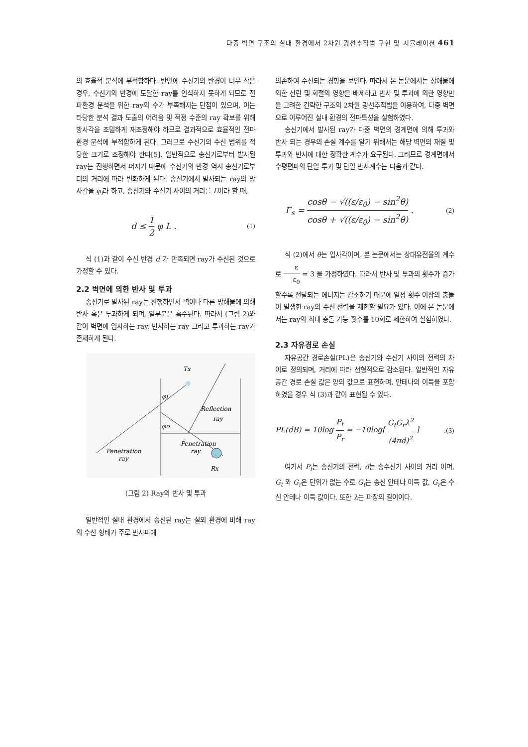다중 벽면 구조의 실내 환경에서 2차원 광선추적법 구현 및 시뮬레이션 461
의 효율적 분석에 부적합하다. 반면에 수신기의 반경이 너무 작은 경우, 수신기의 반경에 도달한 ray를 인식하지 못하게 되므로 전파환경 분석을 위한 ray의 수가 부족해지는 단점이 있으며, 이는 타당한 분석 결과 도출의 어려움 및 적정 수준의 ray 확보를 위해 방사각을 조밀하게 재조정해야 하므로 결과적으로 효율적인 전파환경 분석에 부적합하게 된다. 그러므로 수신기의 수신 범위를 적당한 크기로 조정해야 한다[5]. 일반적으로 송신기로부터 발사된 ray는 진행하면서 퍼지기 때문에 수신기의 반경 역시 송신기로부터의 거리에 따라 변화하게 된다. 송신기에서 발사되는 ray의 방사각을 φ<sub>i</sub>라 하고, 송신기와 수신기 사이의 거리를 L이라 할 때,
d ≤ 1 2 φ L . (1)
식 (1)과 같이 수신 반경 d 가 만족되면 ray가 수신된 것으로 가정할 수 있다.
2.2 벽면에 의한 반사 및 투과
송신기로 발사된 ray는 진행하면서 벽이나 다른 방해물에 의해 반사 혹은 투과하게 되며, 일부분은 흡수된다. 따라서 (그림 2)와 같이 벽면에 입사하는 ray, 반사하는 ray 그리고 투과하는 ray가 존재하게 된다.
Tx
Rx
φi
φo
Reflection
ray
Penetration
ray
Penetration
ray
(그림 2) Ray의 반사 및 투과
일반적인 실내 환경에서 송신된 ray는 실외 환경에 비해 ray의 수신 형태가 주로 반사파에
의존하여 수신되는 경향을 보인다. 따라서 본 논문에서는 장애물에 의한 산란 및 회절의 영향을 배제하고 반사 및 투과에 의한 영향만을 고려한 간략한 구조의 2차원 광선추적법을 이용하여, 다중 벽면으로 이루어진 실내 환경의 전파특성을 실험하였다.
송신기에서 발사된 ray가 다중 벽면의 경계면에 의해 투과와 반사 되는 경우의 손실 계수를 알기 위해서는 해당 벽면의 재질 및 투과와 반사에 대한 정확한 계수가 요구된다. 그러므로 경계면에서 수평편파의 단일 투과 및 단일 반사계수는 다음과 같다.
Γ<sub>s</sub> = cosθ − √((ε/ε<sub>0</sub>) − sin<sup>2</sup>θ) cosθ + √((ε/ε<sub>0</sub>) − sin<sup>2</sup>θ) . (2)
식 (2)에서 θ는 입사각이며, 본 논문에서는 상대유전율의 계수로 ε ε<sub>0</sub> = 3 을 가정하였다. 따라서 반사 및 투과의 횟수가 증가할수록 전달되는 에너지는 감소하기 때문에 일정 횟수 이상의 충돌이 발생한 ray의 수신 전력을 제한할 필요가 있다. 이에 본 논문에서는 ray의 최대 충돌 가능 횟수를 10회로 제한하여 실험하였다.
2.3 자유경로 손실
자유공간 경로손실(PL)은 송신기와 수신기 사이의 전력의 차이로 정의되며, 거리에 따라 선형적으로 감소된다. 일반적인 자유공간 경로 손실 값은 양의 값으로 표현하며, 안테나의 이득을 포함하였을 경우 식 (3)과 같이 표현될 수 있다.
PL(dB) = 10log P<sub>t</sub> P<sub>r</sub> = −10log[ G<sub>t</sub>G<sub>r</sub>λ<sup>2</sup> (4πd)<sup>2</sup> ].(3)
여기서 P<sub>t</sub>는 송신기의 전력, d는 송수신기 사이의 거리 이며, G<sub>t</sub> 와 G<sub>r</sub>은 단위가 없는 수로 G<sub>t</sub>는 송신 안테나 이득 값, G<sub>r</sub>은 수신 안테나 이득 값이다. 또한 λ는 파장의 길이이다.